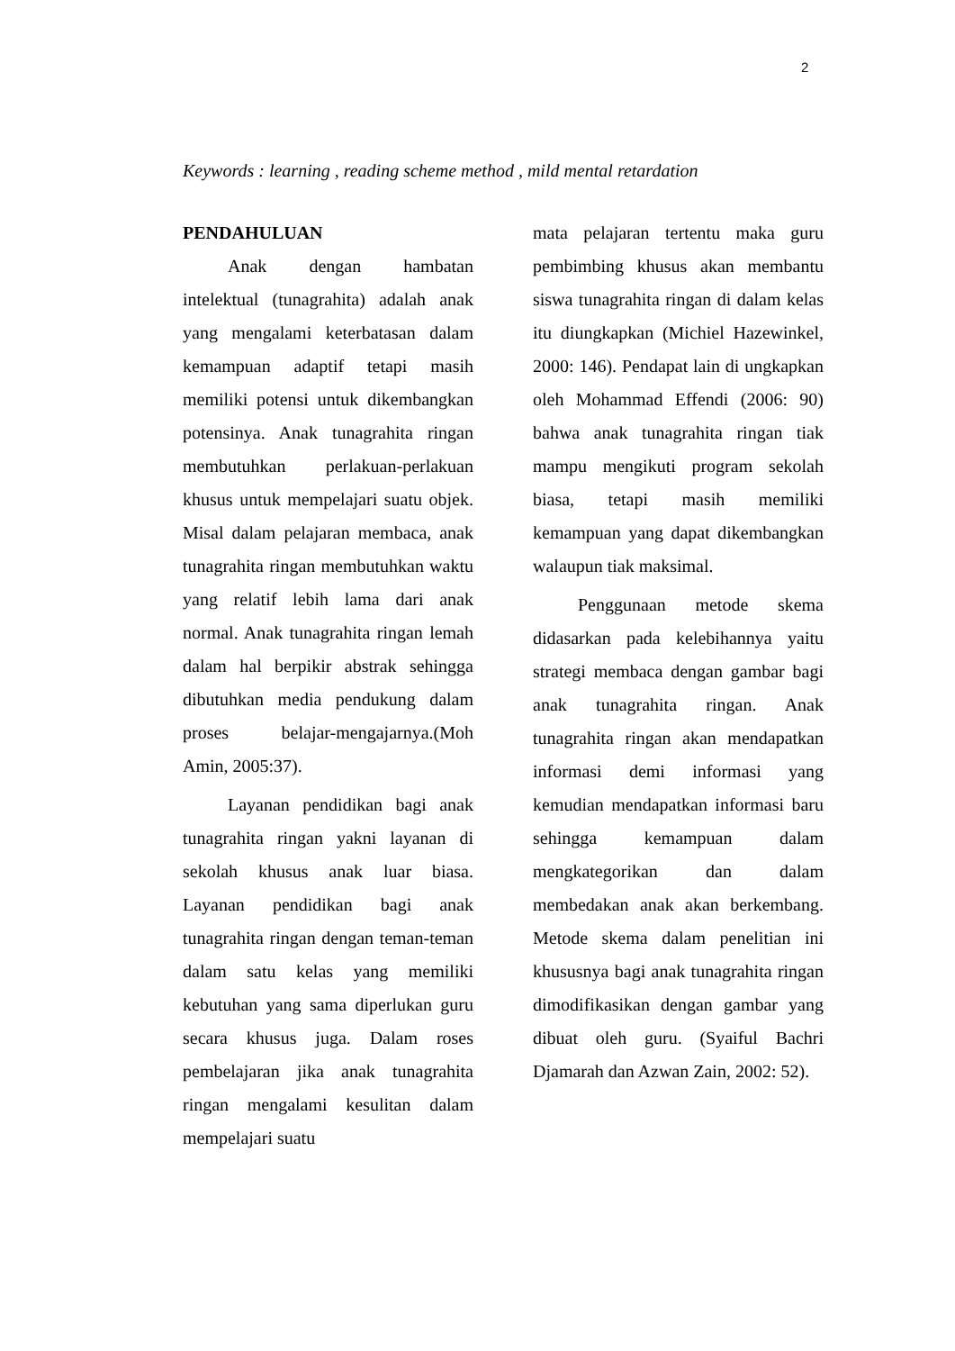2
Keywords : learning , reading scheme method , mild mental retardation
PENDAHULUAN
Anak dengan hambatan intelektual (tunagrahita) adalah anak yang mengalami keterbatasan dalam kemampuan adaptif tetapi masih memiliki potensi untuk dikembangkan potensinya. Anak tunagrahita ringan membutuhkan perlakuan-perlakuan khusus untuk mempelajari suatu objek. Misal dalam pelajaran membaca, anak tunagrahita ringan membutuhkan waktu yang relatif lebih lama dari anak normal. Anak tunagrahita ringan lemah dalam hal berpikir abstrak sehingga dibutuhkan media pendukung dalam proses belajar-mengajarnya.(Moh Amin, 2005:37).
Layanan pendidikan bagi anak tunagrahita ringan yakni layanan di sekolah khusus anak luar biasa. Layanan pendidikan bagi anak tunagrahita ringan dengan teman-teman dalam satu kelas yang memiliki kebutuhan yang sama diperlukan guru secara khusus juga. Dalam roses pembelajaran jika anak tunagrahita ringan mengalami kesulitan dalam mempelajari suatu
mata pelajaran tertentu maka guru pembimbing khusus akan membantu siswa tunagrahita ringan di dalam kelas itu diungkapkan (Michiel Hazewinkel, 2000: 146). Pendapat lain di ungkapkan oleh Mohammad Effendi (2006: 90) bahwa anak tunagrahita ringan tiak mampu mengikuti program sekolah biasa, tetapi masih memiliki kemampuan yang dapat dikembangkan walaupun tiak maksimal.
Penggunaan metode skema didasarkan pada kelebihannya yaitu strategi membaca dengan gambar bagi anak tunagrahita ringan. Anak tunagrahita ringan akan mendapatkan informasi demi informasi yang kemudian mendapatkan informasi baru sehingga kemampuan dalam mengkategorikan dan dalam membedakan anak akan berkembang. Metode skema dalam penelitian ini khususnya bagi anak tunagrahita ringan dimodifikasikan dengan gambar yang dibuat oleh guru. (Syaiful Bachri Djamarah dan Azwan Zain, 2002: 52).